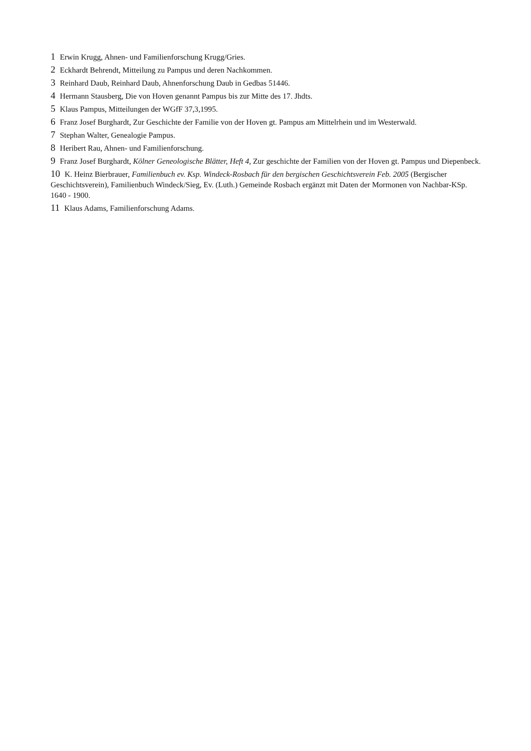1 Erwin Krugg, Ahnen- und Familienforschung Krugg/Gries.
2 Eckhardt Behrendt, Mitteilung zu Pampus und deren Nachkommen.
3 Reinhard Daub, Reinhard Daub, Ahnenforschung Daub in Gedbas 51446.
4 Hermann Stausberg, Die von Hoven genannt Pampus bis zur Mitte des 17. Jhdts.
5 Klaus Pampus, Mitteilungen der WGfF 37,3,1995.
6 Franz Josef Burghardt, Zur Geschichte der Familie von der Hoven gt. Pampus am Mittelrhein und im Westerwald.
7 Stephan Walter, Genealogie Pampus.
8 Heribert Rau, Ahnen- und Familienforschung.
9 Franz Josef Burghardt, Kölner Geneologische Blätter, Heft 4, Zur geschichte der Familien von der Hoven gt. Pampus und Diepenbeck.
10 K. Heinz Bierbrauer, Familienbuch ev. Ksp. Windeck-Rosbach für den bergischen Geschichtsverein Feb. 2005 (Bergischer Geschichtsverein), Familienbuch Windeck/Sieg, Ev. (Luth.) Gemeinde Rosbach ergänzt mit Daten der Mormonen von Nachbar-KSp. 1640 - 1900.
11 Klaus Adams, Familienforschung Adams.